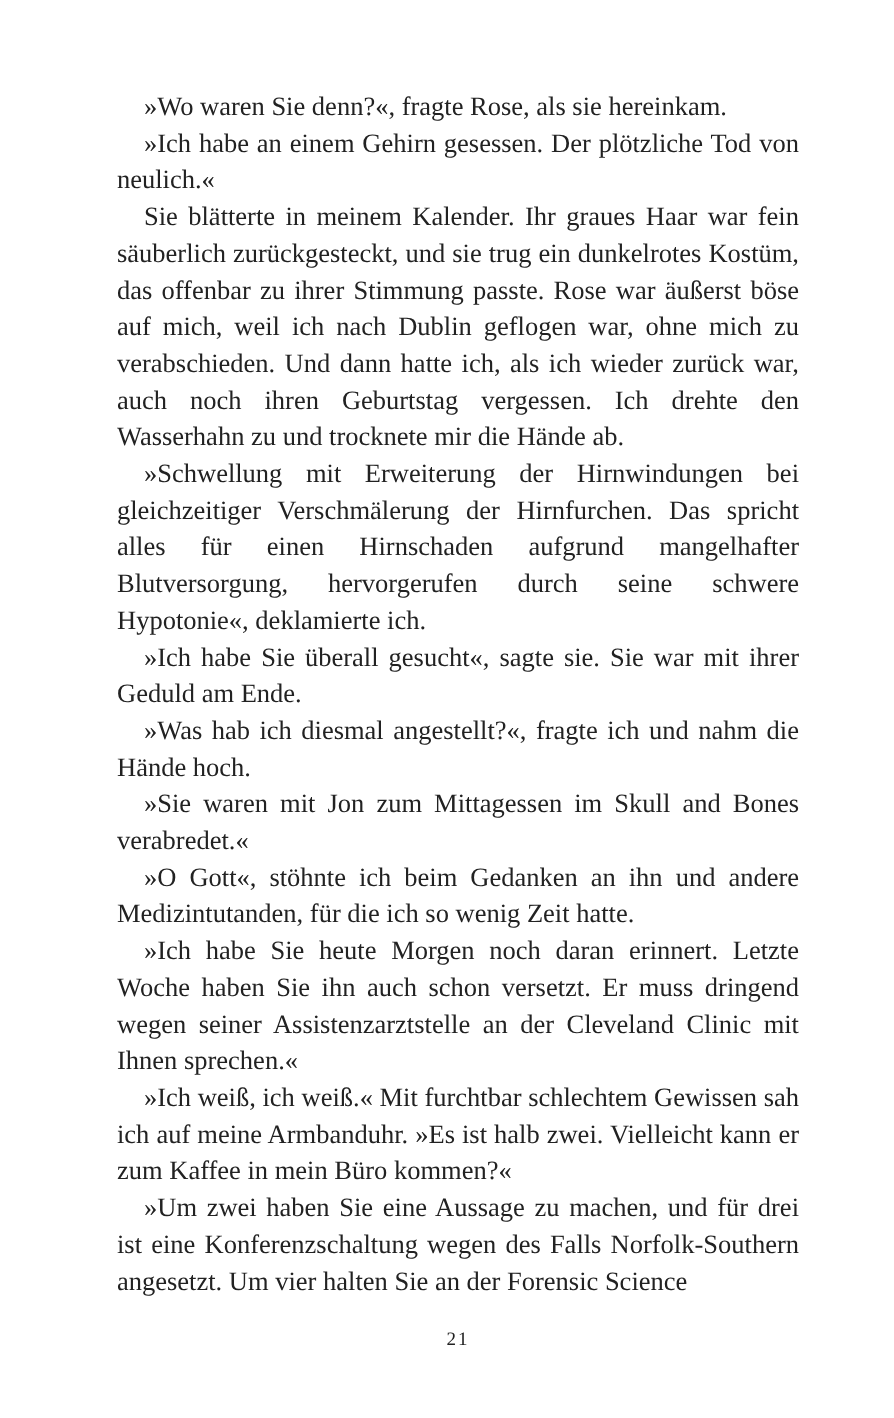»Wo waren Sie denn?«, fragte Rose, als sie hereinkam.
»Ich habe an einem Gehirn gesessen. Der plötzliche Tod von neulich.«
Sie blätterte in meinem Kalender. Ihr graues Haar war fein säuberlich zurückgesteckt, und sie trug ein dunkelrotes Kostüm, das offenbar zu ihrer Stimmung passte. Rose war äußerst böse auf mich, weil ich nach Dublin geflogen war, ohne mich zu verabschieden. Und dann hatte ich, als ich wieder zurück war, auch noch ihren Geburtstag vergessen. Ich drehte den Wasserhahn zu und trocknete mir die Hände ab.
»Schwellung mit Erweiterung der Hirnwindungen bei gleichzeitiger Verschmälerung der Hirnfurchen. Das spricht alles für einen Hirnschaden aufgrund mangelhafter Blutversorgung, hervorgerufen durch seine schwere Hypotonie«, deklamierte ich.
»Ich habe Sie überall gesucht«, sagte sie. Sie war mit ihrer Geduld am Ende.
»Was hab ich diesmal angestellt?«, fragte ich und nahm die Hände hoch.
»Sie waren mit Jon zum Mittagessen im Skull and Bones verabredet.«
»O Gott«, stöhnte ich beim Gedanken an ihn und andere Medizintutanden, für die ich so wenig Zeit hatte.
»Ich habe Sie heute Morgen noch daran erinnert. Letzte Woche haben Sie ihn auch schon versetzt. Er muss dringend wegen seiner Assistenzarztstelle an der Cleveland Clinic mit Ihnen sprechen.«
»Ich weiß, ich weiß.« Mit furchtbar schlechtem Gewissen sah ich auf meine Armbanduhr. »Es ist halb zwei. Vielleicht kann er zum Kaffee in mein Büro kommen?«
»Um zwei haben Sie eine Aussage zu machen, und für drei ist eine Konferenzschaltung wegen des Falls Norfolk-Southern angesetzt. Um vier halten Sie an der Forensic Science
21